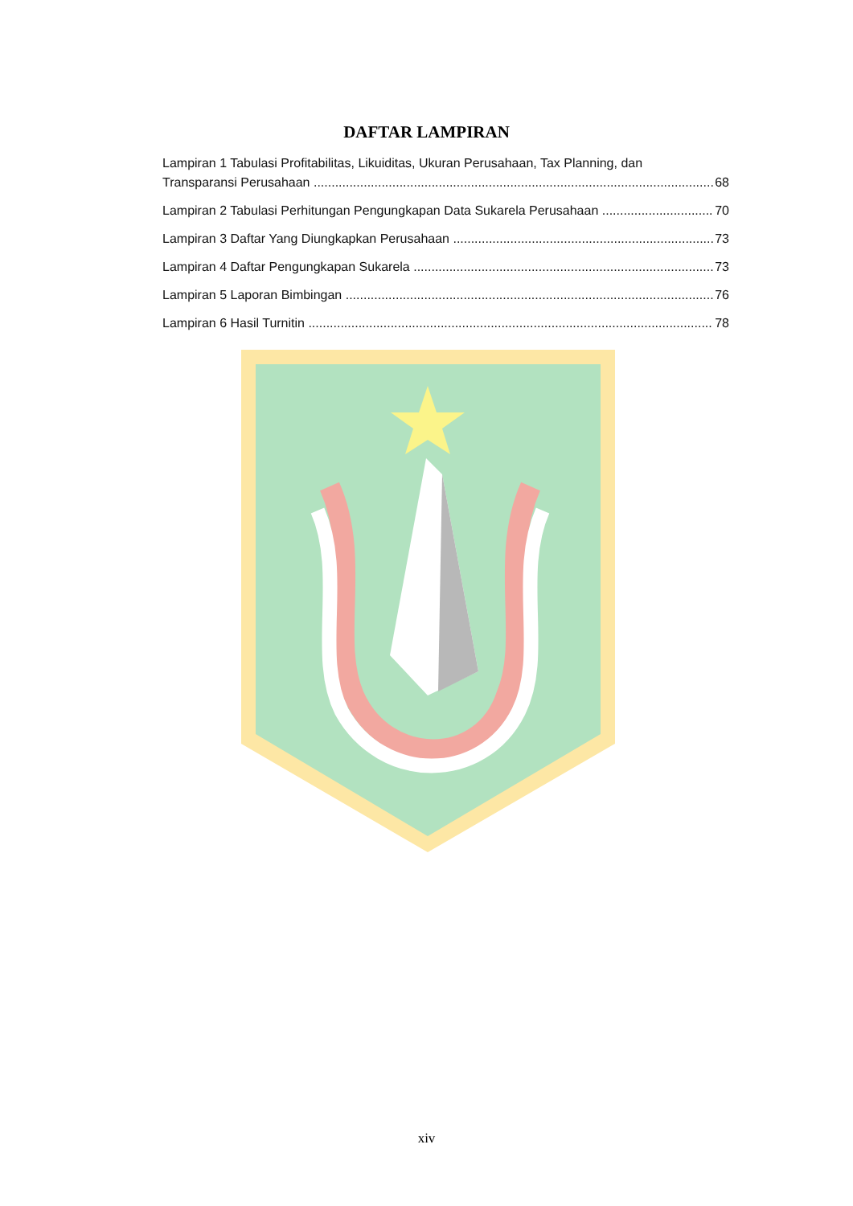DAFTAR LAMPIRAN
Lampiran 1 Tabulasi Profitabilitas, Likuiditas, Ukuran Perusahaan, Tax Planning, dan
Transparansi Perusahaan 68
Lampiran 2 Tabulasi Perhitungan Pengungkapan Data Sukarela Perusahaan 70
Lampiran 3 Daftar Yang Diungkapkan Perusahaan 73
Lampiran 4 Daftar Pengungkapan Sukarela 73
Lampiran 5 Laporan Bimbingan 76
Lampiran 6 Hasil Turnitin 78
xiv